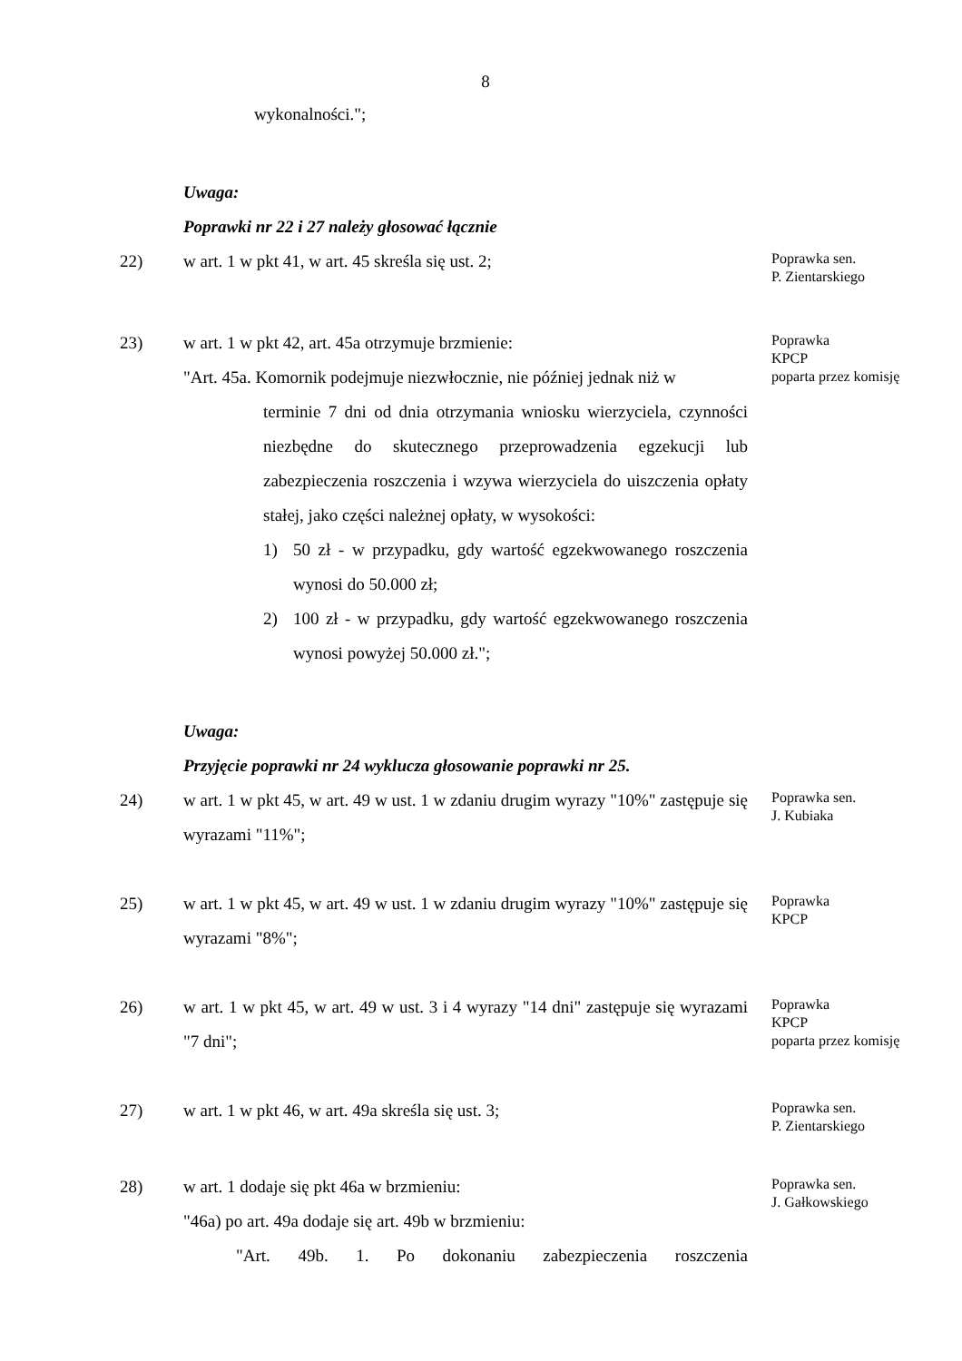8
wykonalności.";
Uwaga:
Poprawki nr 22 i 27 należy głosować łącznie
22) w art. 1 w pkt 41, w art. 45 skreśla się ust. 2;
Poprawka sen.
P. Zientarskiego
23) w art. 1 w pkt 42, art. 45a otrzymuje brzmienie:
"Art. 45a. Komornik podejmuje niezwłocznie, nie później jednak niż w
terminie 7 dni od dnia otrzymania wniosku wierzyciela, czynności niezbędne do skutecznego przeprowadzenia egzekucji lub zabezpieczenia roszczenia i wzywa wierzyciela do uiszczenia opłaty stałej, jako części należnej opłaty, w wysokości:
1) 50 zł - w przypadku, gdy wartość egzekwowanego roszczenia wynosi do 50.000 zł;
2) 100 zł - w przypadku, gdy wartość egzekwowanego roszczenia wynosi powyżej 50.000 zł.";
Poprawka
KPCP
poparta przez komisję
Uwaga:
Przyjęcie poprawki nr 24 wyklucza głosowanie poprawki nr 25.
24) w art. 1 w pkt 45, w art. 49 w ust. 1 w zdaniu drugim wyrazy "10%" zastępuje się wyrazami "11%";
Poprawka sen.
J. Kubiaka
25) w art. 1 w pkt 45, w art. 49 w ust. 1 w zdaniu drugim wyrazy "10%" zastępuje się wyrazami "8%";
Poprawka
KPCP
26) w art. 1 w pkt 45, w art. 49 w ust. 3 i 4 wyrazy "14 dni" zastępuje się wyrazami "7 dni";
Poprawka
KPCP
poparta przez komisję
27) w art. 1 w pkt 46, w art. 49a skreśla się ust. 3;
Poprawka sen.
P. Zientarskiego
28) w art. 1 dodaje się pkt 46a w brzmieniu:
"46a) po art. 49a dodaje się art. 49b w brzmieniu:
"Art. 49b. 1. Po dokonaniu zabezpieczenia roszczenia
Poprawka sen.
J. Gałkowskiego